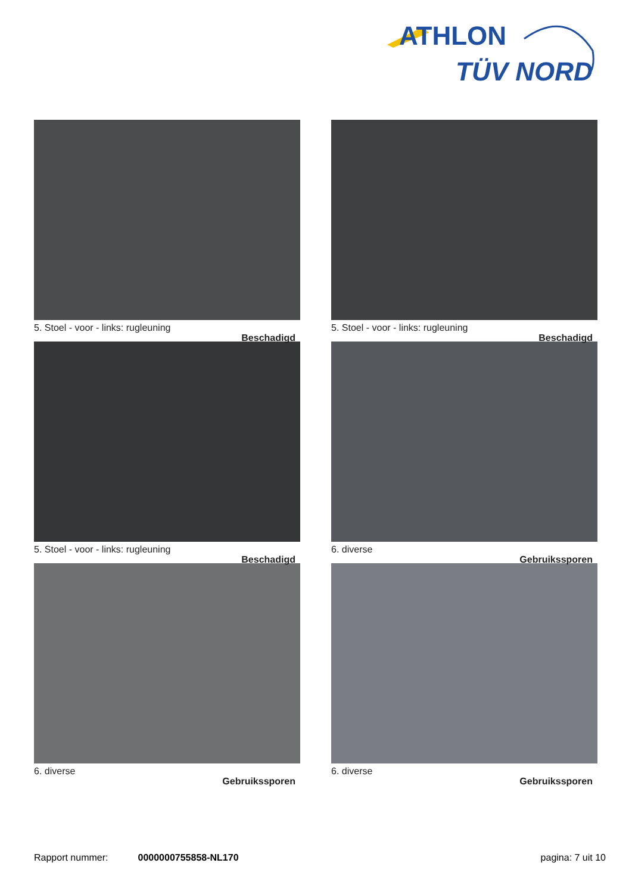ATHLON
TÜV NORD
5. Stoel - voor - links: rugleuning
Beschadigd
5. Stoel - voor - links: rugleuning
Beschadigd
5. Stoel - voor - links: rugleuning
Beschadigd
6. diverse
Gebruikssporen
6. diverse
Gebruikssporen
6. diverse
Gebruikssporen
Rapport nummer: 0000000755858-NL170 pagina: 7 uit 10